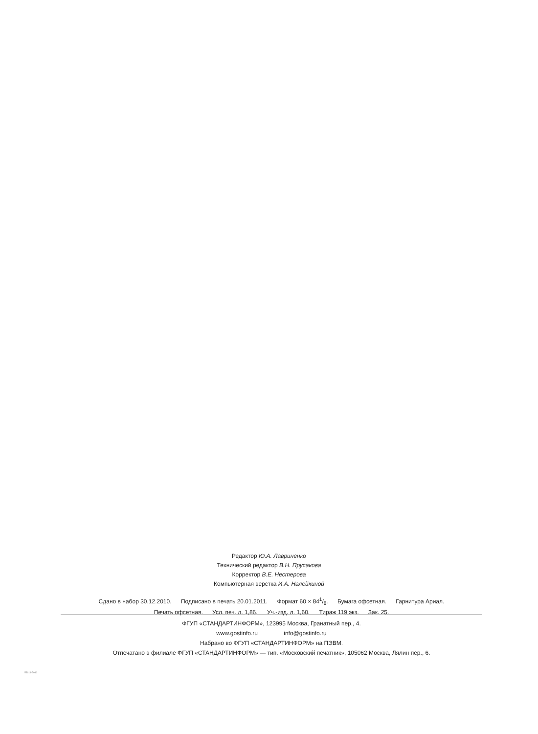Редактор Ю.А. Лавриненко
Технический редактор В.Н. Прусакова
Корректор В.Е. Нестерова
Компьютерная верстка И.А. Налейкиной
Сдано в набор 30.12.2010. Подписано в печать 20.01.2011. Формат 60 × 841/8. Бумага офсетная. Гарнитура Ариал.
Печать офсетная. Усл. печ. л. 1,86. Уч.-изд. л. 1,60. Тираж 119 экз. Зак. 25.
ФГУП «СТАНДАРТИНФОРМ», 123995 Москва, Гранатный пер., 4.
www.gostinfo.ru info@gostinfo.ru
Набрано во ФГУП «СТАНДАРТИНФОРМ» на ПЭВМ.
Отпечатано в филиале ФГУП «СТАНДАРТИНФОРМ» — тип. «Московский печатник», 105062 Москва, Лялин пер., 6.
53611-2010